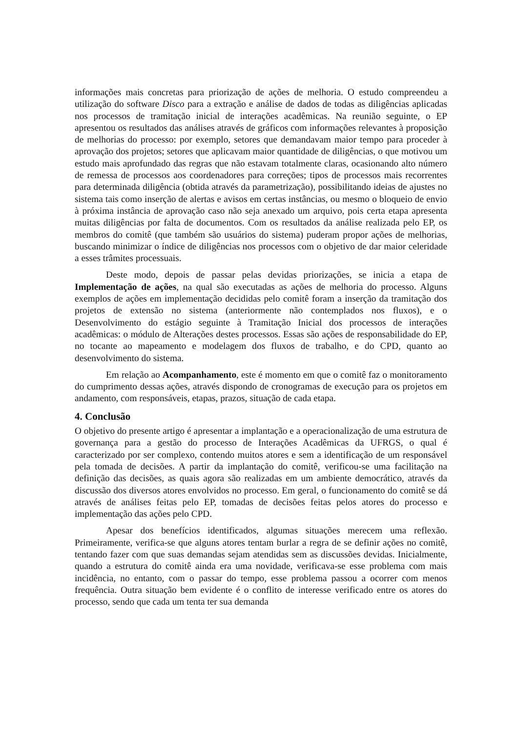informações mais concretas para priorização de ações de melhoria. O estudo compreendeu a utilização do software Disco para a extração e análise de dados de todas as diligências aplicadas nos processos de tramitação inicial de interações acadêmicas. Na reunião seguinte, o EP apresentou os resultados das análises através de gráficos com informações relevantes à proposição de melhorias do processo: por exemplo, setores que demandavam maior tempo para proceder à aprovação dos projetos; setores que aplicavam maior quantidade de diligências, o que motivou um estudo mais aprofundado das regras que não estavam totalmente claras, ocasionando alto número de remessa de processos aos coordenadores para correções; tipos de processos mais recorrentes para determinada diligência (obtida através da parametrização), possibilitando ideias de ajustes no sistema tais como inserção de alertas e avisos em certas instâncias, ou mesmo o bloqueio de envio à próxima instância de aprovação caso não seja anexado um arquivo, pois certa etapa apresenta muitas diligências por falta de documentos. Com os resultados da análise realizada pelo EP, os membros do comitê (que também são usuários do sistema) puderam propor ações de melhorias, buscando minimizar o índice de diligências nos processos com o objetivo de dar maior celeridade a esses trâmites processuais.
Deste modo, depois de passar pelas devidas priorizações, se inicia a etapa de Implementação de ações, na qual são executadas as ações de melhoria do processo. Alguns exemplos de ações em implementação decididas pelo comitê foram a inserção da tramitação dos projetos de extensão no sistema (anteriormente não contemplados nos fluxos), e o Desenvolvimento do estágio seguinte à Tramitação Inicial dos processos de interações acadêmicas: o módulo de Alterações destes processos. Essas são ações de responsabilidade do EP, no tocante ao mapeamento e modelagem dos fluxos de trabalho, e do CPD, quanto ao desenvolvimento do sistema.
Em relação ao Acompanhamento, este é momento em que o comitê faz o monitoramento do cumprimento dessas ações, através dispondo de cronogramas de execução para os projetos em andamento, com responsáveis, etapas, prazos, situação de cada etapa.
4. Conclusão
O objetivo do presente artigo é apresentar a implantação e a operacionalização de uma estrutura de governança para a gestão do processo de Interações Acadêmicas da UFRGS, o qual é caracterizado por ser complexo, contendo muitos atores e sem a identificação de um responsável pela tomada de decisões. A partir da implantação do comitê, verificou-se uma facilitação na definição das decisões, as quais agora são realizadas em um ambiente democrático, através da discussão dos diversos atores envolvidos no processo. Em geral, o funcionamento do comitê se dá através de análises feitas pelo EP, tomadas de decisões feitas pelos atores do processo e implementação das ações pelo CPD.
Apesar dos benefícios identificados, algumas situações merecem uma reflexão. Primeiramente, verifica-se que alguns atores tentam burlar a regra de se definir ações no comitê, tentando fazer com que suas demandas sejam atendidas sem as discussões devidas. Inicialmente, quando a estrutura do comitê ainda era uma novidade, verificava-se esse problema com mais incidência, no entanto, com o passar do tempo, esse problema passou a ocorrer com menos frequência. Outra situação bem evidente é o conflito de interesse verificado entre os atores do processo, sendo que cada um tenta ter sua demanda